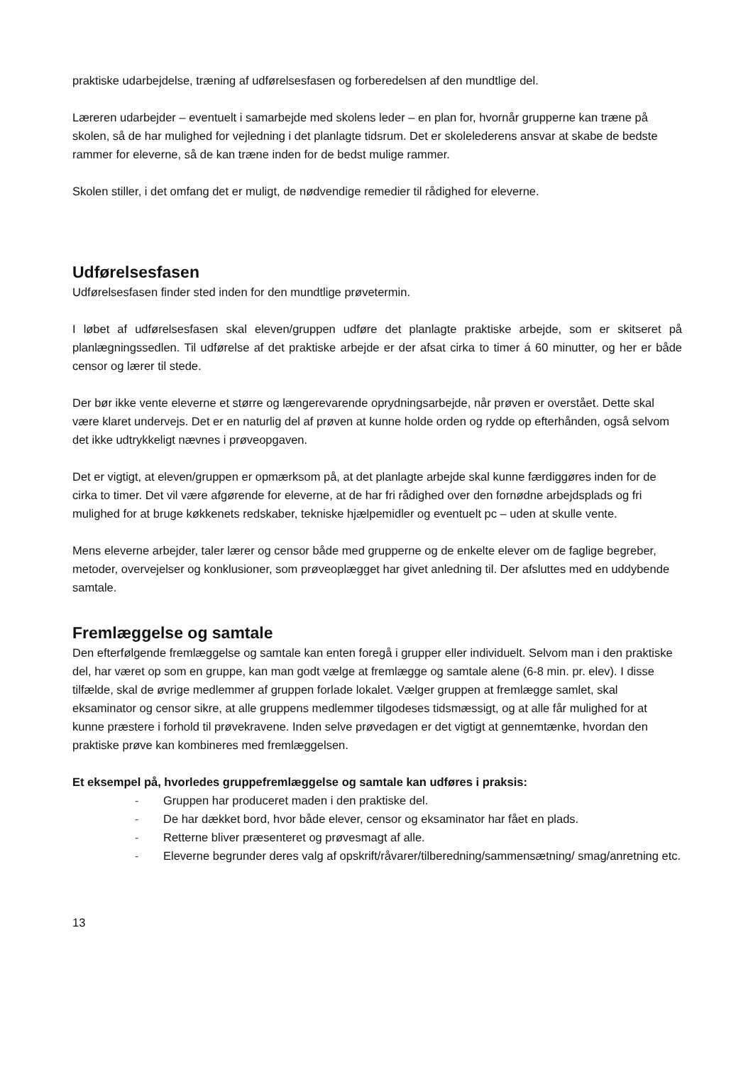praktiske udarbejdelse, træning af udførelsesfasen og forberedelsen af den mundtlige del.
Læreren udarbejder – eventuelt i samarbejde med skolens leder – en plan for, hvornår grupperne kan træne på skolen, så de har mulighed for vejledning i det planlagte tidsrum. Det er skolelederens ansvar at skabe de bedste rammer for eleverne, så de kan træne inden for de bedst mulige rammer.
Skolen stiller, i det omfang det er muligt, de nødvendige remedier til rådighed for eleverne.
Udførelsesfasen
Udførelsesfasen finder sted inden for den mundtlige prøvetermin.
I løbet af udførelsesfasen skal eleven/gruppen udføre det planlagte praktiske arbejde, som er skitseret på planlægningssedlen. Til udførelse af det praktiske arbejde er der afsat cirka to timer á 60 minutter, og her er både censor og lærer til stede.
Der bør ikke vente eleverne et større og længerevarende oprydningsarbejde, når prøven er overstået. Dette skal være klaret undervejs. Det er en naturlig del af prøven at kunne holde orden og rydde op efterhånden, også selvom det ikke udtrykkeligt nævnes i prøveopgaven.
Det er vigtigt, at eleven/gruppen er opmærksom på, at det planlagte arbejde skal kunne færdiggøres inden for de cirka to timer. Det vil være afgørende for eleverne, at de har fri rådighed over den fornødne arbejdsplads og fri mulighed for at bruge køkkenets redskaber, tekniske hjælpemidler og eventuelt pc – uden at skulle vente.
Mens eleverne arbejder, taler lærer og censor både med grupperne og de enkelte elever om de faglige begreber, metoder, overvejelser og konklusioner, som prøveoplægget har givet anledning til. Der afsluttes med en uddybende samtale.
Fremlæggelse og samtale
Den efterfølgende fremlæggelse og samtale kan enten foregå i grupper eller individuelt. Selvom man i den praktiske del, har været op som en gruppe, kan man godt vælge at fremlægge og samtale alene (6-8 min. pr. elev). I disse tilfælde, skal de øvrige medlemmer af gruppen forlade lokalet. Vælger gruppen at fremlægge samlet, skal eksaminator og censor sikre, at alle gruppens medlemmer tilgodeses tidsmæssigt, og at alle får mulighed for at kunne præstere i forhold til prøvekravene. Inden selve prøvedagen er det vigtigt at gennemtænke, hvordan den praktiske prøve kan kombineres med fremlæggelsen.
Et eksempel på, hvorledes gruppefremlæggelse og samtale kan udføres i praksis:
- Gruppen har produceret maden i den praktiske del.
- De har dækket bord, hvor både elever, censor og eksaminator har fået en plads.
- Retterne bliver præsenteret og prøvesmagt af alle.
- Eleverne begrunder deres valg af opskrift/råvarer/tilberedning/sammensætning/ smag/anretning etc.
13